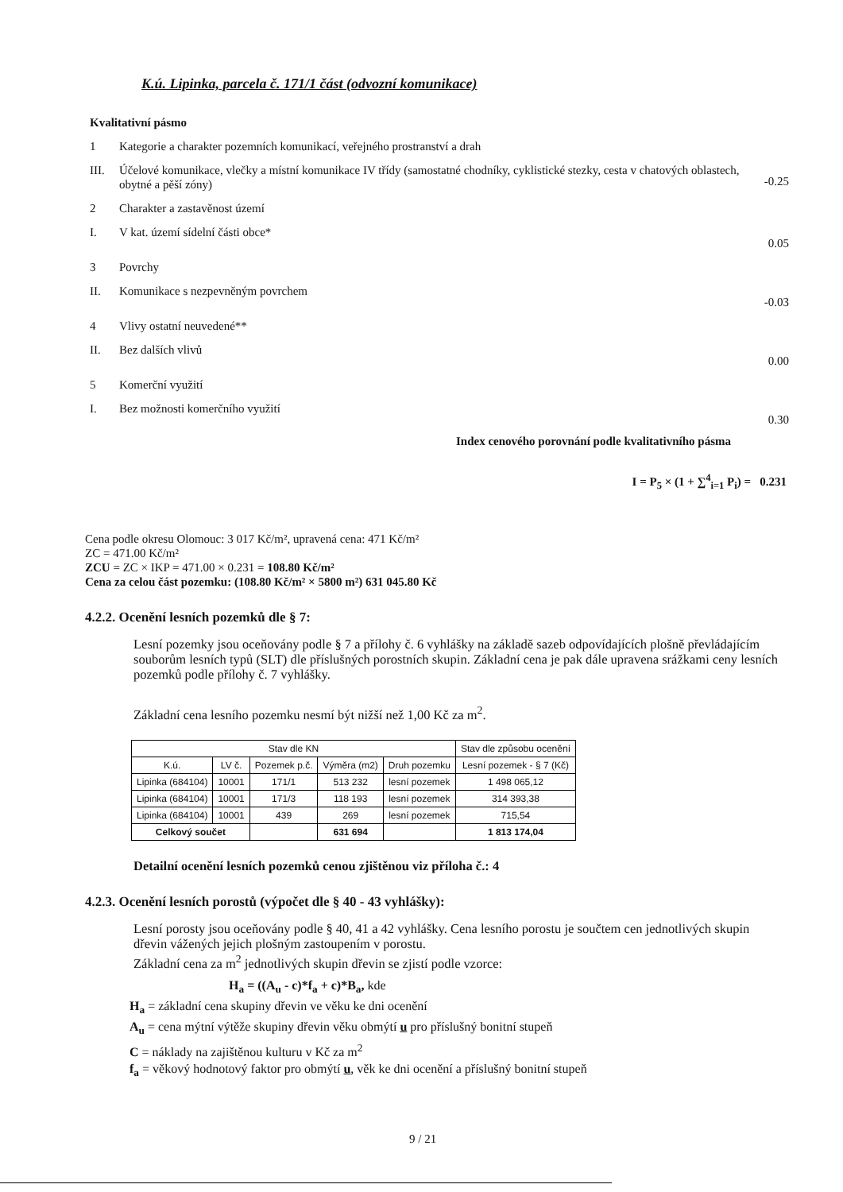K.ú. Lipinka, parcela č. 171/1 část (odvozní komunikace)
Kvalitativní pásmo
1 Kategorie a charakter pozemních komunikací, veřejného prostranství a drah
III. Účelové komunikace, vlečky a místní komunikace IV třídy (samostatné chodníky, cyklistické stezky, cesta v chatových oblastech, obytné a pěší zóny) -0.25
2 Charakter a zastavěnost území
I. V kat. území sídelní části obce* 0.05
3 Povrchy
II. Komunikace s nezpevněným povrchem -0.03
4 Vlivy ostatní neuvedené**
II. Bez dalších vlivů 0.00
5 Komerční využití
I. Bez možnosti komerčního využití 0.30
Index cenového porovnání podle kvalitativního pásma
I = P<sub>5</sub> × (1 + ∑<sup>4</sup><sub>i=1</sub> P<sub>i</sub>) = 0.231
Cena podle okresu Olomouc: 3 017 Kč/m², upravená cena: 471 Kč/m²
ZC = 471.00 Kč/m²
ZCU = ZC × IKP = 471.00 × 0.231 = 108.80 Kč/m²
Cena za celou část pozemku: (108.80 Kč/m² × 5800 m²) 631 045.80 Kč
4.2.2. Ocenění lesních pozemků dle § 7:
Lesní pozemky jsou oceňovány podle § 7 a přílohy č. 6 vyhlášky na základě sazeb odpovídajících plošně převládajícím souborům lesních typů (SLT) dle příslušných porostních skupin. Základní cena je pak dále upravena srážkami ceny lesních pozemků podle přílohy č. 7 vyhlášky.
Základní cena lesního pozemku nesmí být nižší než 1,00 Kč za m<sup>2</sup>.
| Stav dle KN | | | | | Stav dle způsobu ocenění |
| --- | --- | --- | --- | --- | --- |
| K.ú. | LV č. | Pozemek p.č. | Výměra (m2) | Druh pozemku | Lesní pozemek - § 7 (Kč) |
| Lipinka (684104) | 10001 | 171/1 | 513 232 | lesní pozemek | 1 498 065,12 |
| Lipinka (684104) | 10001 | 171/3 | 118 193 | lesní pozemek | 314 393,38 |
| Lipinka (684104) | 10001 | 439 | 269 | lesní pozemek | 715,54 |
| Celkový součet | | | 631 694 | | 1 813 174,04 |
Detailní ocenění lesních pozemků cenou zjištěnou viz příloha č.: 4
4.2.3. Ocenění lesních porostů (výpočet dle § 40 - 43 vyhlášky):
Lesní porosty jsou oceňovány podle § 40, 41 a 42 vyhlášky. Cena lesního porostu je součtem cen jednotlivých skupin dřevin vážených jejich plošným zastoupením v porostu.
Základní cena za m<sup>2</sup> jednotlivých skupin dřevin se zjistí podle vzorce:
H<sub>a</sub> = ((A<sub>u</sub> - c)*f<sub>a</sub> + c)*B<sub>a</sub>, kde
H<sub>a</sub> = základní cena skupiny dřevin ve věku ke dni ocenění
A<sub>u</sub> = cena mýtní výtěže skupiny dřevin věku obmýtí u pro příslušný bonitní stupeň
C = náklady na zajištěnou kulturu v Kč za m<sup>2</sup>
f<sub>a</sub> = věkový hodnotový faktor pro obmýtí u, věk ke dni ocenění a příslušný bonitní stupeň
9 / 21